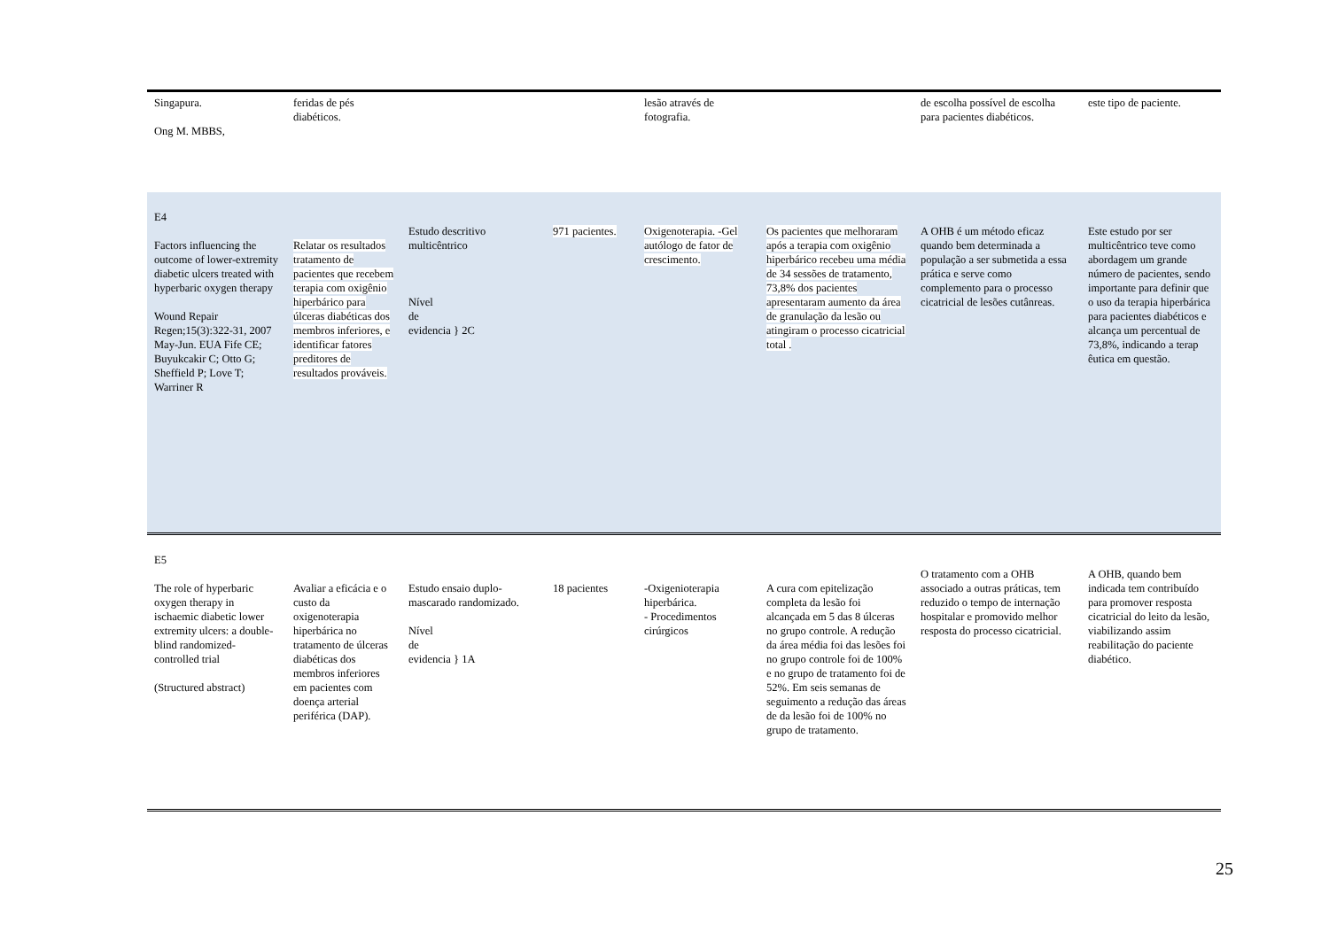| Singapura. Ong M. MBBS, | feridas de pés diabéticos. | | | lesão através de fotografia. | | de escolha possível de escolha para pacientes diabéticos. | este tipo de paciente. |
| E4 Factors influencing the outcome of lower-extremity diabetic ulcers treated with hyperbaric oxygen therapy Wound Repair Regen;15(3):322-31, 2007 May-Jun. EUA Fife CE; Buyukcakir C; Otto G; Sheffield P; Love T; Warriner R | Relatar os resultados tratamento de pacientes que recebem terapia com oxigênio hiperbárico para úlceras diabéticas dos membros inferiores, e identificar fatores preditores de resultados prováveis. | Estudo descritivo multicêntrico Nível de evidencia } 2C | 971 pacientes. | Oxigenoterapia. -Gel autólogo de fator de crescimento. | Os pacientes que melhoraram após a terapia com oxigênio hiperbárico recebeu uma média de 34 sessões de tratamento, 73,8% dos pacientes apresentaram aumento da área de granulação da lesão ou atingiram o processo cicatricial total . | A OHB é um método eficaz quando bem determinada a população a ser submetida a essa prática e serve como complemento para o processo cicatricial de lesões cutânreas. | Este estudo por ser multicêntrico teve como abordagem um grande número de pacientes, sendo importante para definir que o uso da terapia hiperbárica para pacientes diabéticos e alcança um percentual de 73,8%, indicando a terap êutica em questão. |
| E5 The role of hyperbaric oxygen therapy in ischaemic diabetic lower extremity ulcers: a double-blind randomized-controlled trial (Structured abstract) | Avaliar a eficácia e o custo da oxigenoterapia hiperbárica no tratamento de úlceras diabéticas dos membros inferiores em pacientes com doença arterial periférica (DAP). | Estudo ensaio duplo-mascarado randomizado. Nível de evidencia } 1A | 18 pacientes | -Oxigenioterapia hiperbárica. - Procedimentos cirúrgicos | A cura com epitelização completa da lesão foi alcançada em 5 das 8 úlceras no grupo controle. A redução da área média foi das lesões foi no grupo controle foi de 100% e no grupo de tratamento foi de 52%. Em seis semanas de seguimento a redução das áreas de da lesão foi de 100% no grupo de tratamento. | O tratamento com a OHB associado a outras práticas, tem reduzido o tempo de internação hospitalar e promovido melhor resposta do processo cicatricial. | A OHB, quando bem indicada tem contribuído para promover resposta cicatricial do leito da lesão, viabilizando assim reabilitação do paciente diabético. |
25